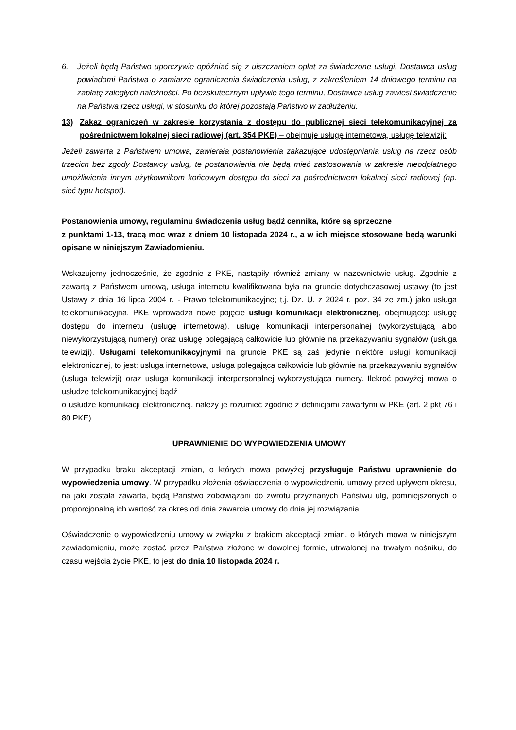6. Jeżeli będą Państwo uporczywie opóźniać się z uiszczaniem opłat za świadczone usługi, Dostawca usług powiadomi Państwa o zamiarze ograniczenia świadczenia usług, z zakreśleniem 14 dniowego terminu na zapłatę zaległych należności. Po bezskutecznym upływie tego terminu, Dostawca usług zawiesi świadczenie na Państwa rzecz usługi, w stosunku do której pozostają Państwo w zadłużeniu.
13) Zakaz ograniczeń w zakresie korzystania z dostępu do publicznej sieci telekomunikacyjnej za pośrednictwem lokalnej sieci radiowej (art. 354 PKE) – obejmuje usługę internetową, usługę telewizji:
Jeżeli zawarta z Państwem umowa, zawierała postanowienia zakazujące udostępniania usług na rzecz osób trzecich bez zgody Dostawcy usług, te postanowienia nie będą mieć zastosowania w zakresie nieodpłatnego umożliwienia innym użytkownikom końcowym dostępu do sieci za pośrednictwem lokalnej sieci radiowej (np. sieć typu hotspot).
Postanowienia umowy, regulaminu świadczenia usług bądź cennika, które są sprzeczne
z punktami 1-13, tracą moc wraz z dniem 10 listopada 2024 r., a w ich miejsce stosowane będą warunki opisane w niniejszym Zawiadomieniu.
Wskazujemy jednocześnie, że zgodnie z PKE, nastąpiły również zmiany w nazewnictwie usług. Zgodnie z zawartą z Państwem umową, usługa internetu kwalifikowana była na gruncie dotychczasowej ustawy (to jest Ustawy z dnia 16 lipca 2004 r. - Prawo telekomunikacyjne; t.j. Dz. U. z 2024 r. poz. 34 ze zm.) jako usługa telekomunikacyjna. PKE wprowadza nowe pojęcie usługi komunikacji elektronicznej, obejmującej: usługę dostępu do internetu (usługę internetową), usługę komunikacji interpersonalnej (wykorzystującą albo niewykorzystującą numery) oraz usługę polegającą całkowicie lub głównie na przekazywaniu sygnałów (usługa telewizji). Usługami telekomunikacyjnymi na gruncie PKE są zaś jedynie niektóre usługi komunikacji elektronicznej, to jest: usługa internetowa, usługa polegająca całkowicie lub głównie na przekazywaniu sygnałów (usługa telewizji) oraz usługa komunikacji interpersonalnej wykorzystująca numery. Ilekroć powyżej mowa o usłudze telekomunikacyjnej bądź
o usłudze komunikacji elektronicznej, należy je rozumieć zgodnie z definicjami zawartymi w PKE (art. 2 pkt 76 i 80 PKE).
UPRAWNIENIE DO WYPOWIEDZENIA UMOWY
W przypadku braku akceptacji zmian, o których mowa powyżej przysługuje Państwu uprawnienie do wypowiedzenia umowy. W przypadku złożenia oświadczenia o wypowiedzeniu umowy przed upływem okresu, na jaki została zawarta, będą Państwo zobowiązani do zwrotu przyznanych Państwu ulg, pomniejszonych o proporcjonalną ich wartość za okres od dnia zawarcia umowy do dnia jej rozwiązania.
Oświadczenie o wypowiedzeniu umowy w związku z brakiem akceptacji zmian, o których mowa w niniejszym zawiadomieniu, może zostać przez Państwa złożone w dowolnej formie, utrwalonej na trwałym nośniku, do czasu wejścia życie PKE, to jest do dnia 10 listopada 2024 r.